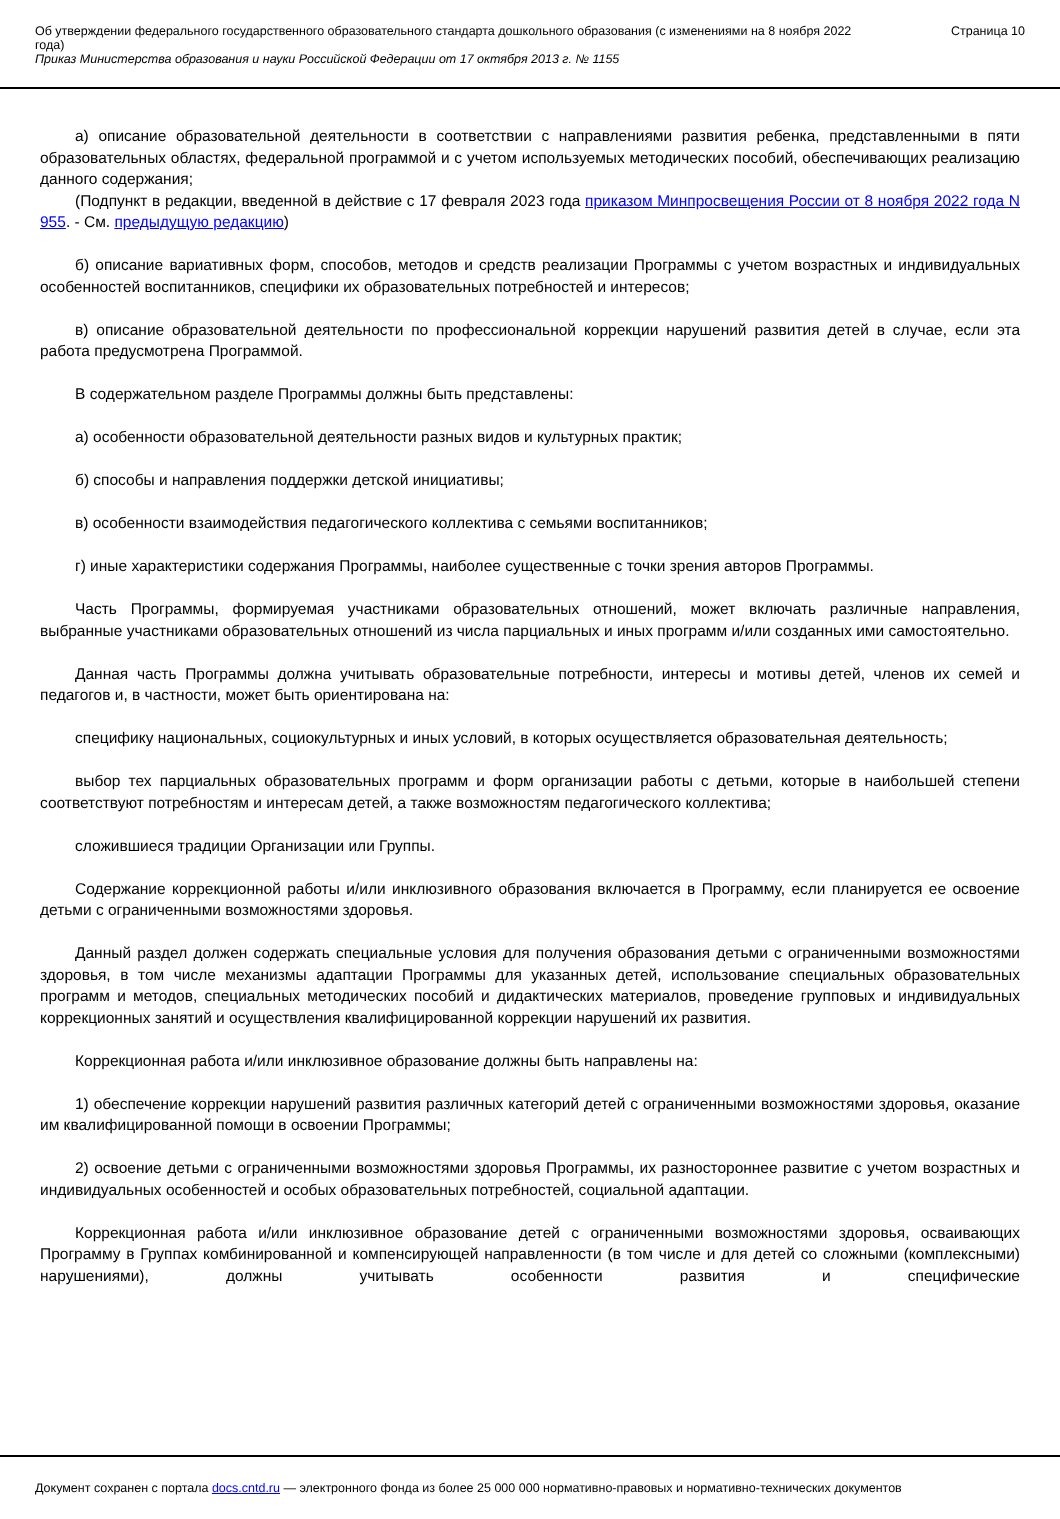Об утверждении федерального государственного образовательного стандарта дошкольного образования (с изменениями на 8 ноября 2022 года)
Приказ Министерства образования и науки Российской Федерации от 17 октября 2013 г. № 1155
Страница 10
а) описание образовательной деятельности в соответствии с направлениями развития ребенка, представленными в пяти образовательных областях, федеральной программой и с учетом используемых методических пособий, обеспечивающих реализацию данного содержания;
(Подпункт в редакции, введенной в действие с 17 февраля 2023 года приказом Минпросвещения России от 8 ноября 2022 года N 955. - См. предыдущую редакцию)
б) описание вариативных форм, способов, методов и средств реализации Программы с учетом возрастных и индивидуальных особенностей воспитанников, специфики их образовательных потребностей и интересов;
в) описание образовательной деятельности по профессиональной коррекции нарушений развития детей в случае, если эта работа предусмотрена Программой.
В содержательном разделе Программы должны быть представлены:
а) особенности образовательной деятельности разных видов и культурных практик;
б) способы и направления поддержки детской инициативы;
в) особенности взаимодействия педагогического коллектива с семьями воспитанников;
г) иные характеристики содержания Программы, наиболее существенные с точки зрения авторов Программы.
Часть Программы, формируемая участниками образовательных отношений, может включать различные направления, выбранные участниками образовательных отношений из числа парциальных и иных программ и/или созданных ими самостоятельно.
Данная часть Программы должна учитывать образовательные потребности, интересы и мотивы детей, членов их семей и педагогов и, в частности, может быть ориентирована на:
специфику национальных, социокультурных и иных условий, в которых осуществляется образовательная деятельность;
выбор тех парциальных образовательных программ и форм организации работы с детьми, которые в наибольшей степени соответствуют потребностям и интересам детей, а также возможностям педагогического коллектива;
сложившиеся традиции Организации или Группы.
Содержание коррекционной работы и/или инклюзивного образования включается в Программу, если планируется ее освоение детьми с ограниченными возможностями здоровья.
Данный раздел должен содержать специальные условия для получения образования детьми с ограниченными возможностями здоровья, в том числе механизмы адаптации Программы для указанных детей, использование специальных образовательных программ и методов, специальных методических пособий и дидактических материалов, проведение групповых и индивидуальных коррекционных занятий и осуществления квалифицированной коррекции нарушений их развития.
Коррекционная работа и/или инклюзивное образование должны быть направлены на:
1) обеспечение коррекции нарушений развития различных категорий детей с ограниченными возможностями здоровья, оказание им квалифицированной помощи в освоении Программы;
2) освоение детьми с ограниченными возможностями здоровья Программы, их разностороннее развитие с учетом возрастных и индивидуальных особенностей и особых образовательных потребностей, социальной адаптации.
Коррекционная работа и/или инклюзивное образование детей с ограниченными возможностями здоровья, осваивающих Программу в Группах комбинированной и компенсирующей направленности (в том числе и для детей со сложными (комплексными) нарушениями), должны учитывать особенности развития и специфические
Документ сохранен с портала docs.cntd.ru — электронного фонда из более 25 000 000 нормативно-правовых и нормативно-технических документов